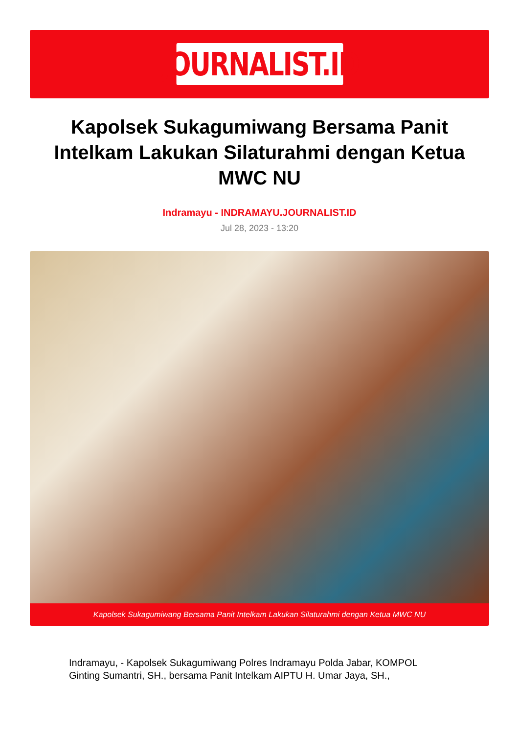JOURNALIST.ID
Kapolsek Sukagumiwang Bersama Panit Intelkam Lakukan Silaturahmi dengan Ketua MWC NU
Indramayu - INDRAMAYU.JOURNALIST.ID
Jul 28, 2023 - 13:20
Kapolsek Sukagumiwang Bersama Panit Intelkam Lakukan Silaturahmi dengan Ketua MWC NU
Indramayu, - Kapolsek Sukagumiwang Polres Indramayu Polda Jabar, KOMPOL Ginting Sumantri, SH., bersama Panit Intelkam AIPTU H. Umar Jaya, SH.,